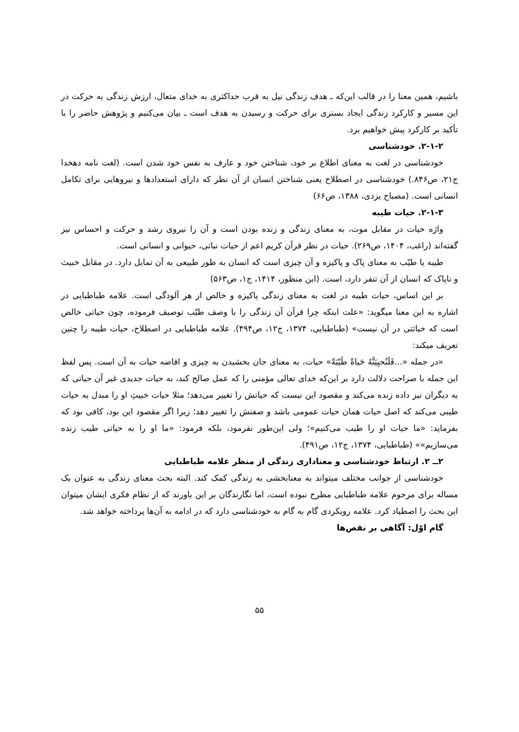باشیم، همین معنا را در قالب این‌که ـ هدف زندگی نیل به قرب حداکثری به خدای متعال، ارزش زندگی به حرکت در این مسیر و کارکرد زندگی ایجاد بستری برای حرکت و رسیدن به هدف است ـ بیان می‌کنیم و پژوهش حاضر را با تأکید بر کارکرد پیش خواهیم برد.
۲-۱-۲. خودشناسی
خودشناسی در لغت به معنای اطلاع بر خود، شناختن خود و عارف به نفس خود شدن است. (لغت نامه دهخدا ج۲۱، ص۸۴۶.) خودشناسی در اصطلاح یعنی شناختن انسان از آن نظر که دارای استعدادها و نیروهایی برای تکامل انسانی است. (مصباح یزدی، ۱۳۸۸، ص۶۶)
۲-۱-۳. حیات طیبه
واژه حیات در مقابل موت، به معنای زندگی و زنده بودن است و آن را نیروی رشد و حرکت و احساس نیز گفته‌اند (راغب، ۱۴۰۴، ص۲۶۹). حیات در نظر قرآن کریم اعم از حیات نباتی، حیوانی و انسانی است.
طیبه یا طیّب به معنای پاک و پاکیزه و آن چیزی است که انسان به طور طبیعی به آن تمایل دارد. در مقابل خبیث و ناپاک که انسان از آن تنفر دارد، است. (ابن منظور، ۱۴۱۴، ج۱، ص۵۶۳)
بر این اساس، حیات طیبه در لغت به معنای زندگی پاکیزه و خالص از هر آلودگی است. علامه طباطبایی در اشاره به این معنا میگوید: «علت اینکه چرا قرآن آن زندگی را با وصف طیّب توصیف فرموده، چون حیاتی خالص است که خباثتی در آن نیست» (طباطبایی، ۱۳۷۴، ج۱۲، ص۴۹۴). علامه طباطبایی در اصطلاح، حیات طیبه را چنین تعریف میکند:
«در جمله «...فَلَنُحیِیَنَّهُ حَیاةً طَیّبَةً» حیات، به معنای جان بخشیدن به چیزی و افاضه حیات به آن است. پس لفظ این جمله با صراحت دلالت دارد بر این‌که خدای تعالی مؤمنی را که عمل صالح کند، به حیات جدیدی غیر آن حیاتی که به دیگران نیز داده زنده می‌کند و مقصود این نیست که حیاتش را تغییر می‌دهد؛ مثلا حیات خبیثِ او را مبدل به حیات طیبی می‌کند که اصل حیات همان حیات عمومی باشد و صفتش را تغییر دهد؛ زیرا اگر مقصود این بود، کافی بود که بفرماید: «ما حیات او را طیب می‌کنیم»؛ ولی این‌طور نفرمود، بلکه فرمود: «ما او را به حیاتی طیب زنده می‌سازیم»» (طباطبایی، ۱۳۷۴، ج۱۲، ص۴۹۱).
۲ــ ۲. ارتباط خودشناسی و معناداری زندگی از منظر علامه طباطبایی
خودشناسی از جوانب مختلف میتواند به معنابخشی به زندگی کمک کند. البته بحث معنای زندگی به عنوان یک مساله برای مرحوم علامه طباطبایی مطرح نبوده است، اما نگارندگان بر این باورند که از نظام فکری ایشان میتوان این بحث را اصطیاد کرد. علامه رویکردی گام به گام به خودشناسی دارد که در ادامه به آن‌ها پرداخته خواهد شد.
گام اوّل: آگاهی بر نقص‌ها
۵۵